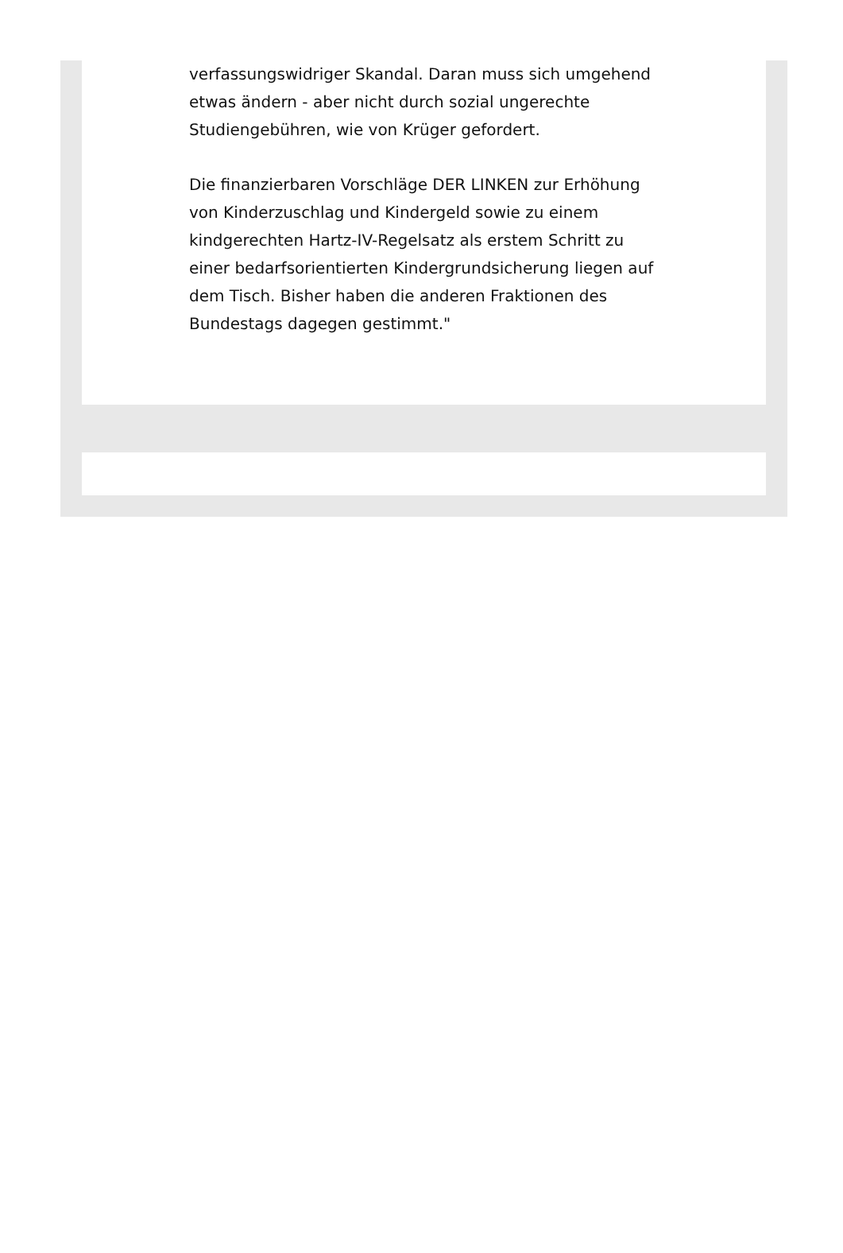verfassungswidriger Skandal. Daran muss sich umgehend etwas ändern - aber nicht durch sozial ungerechte Studiengebühren, wie von Krüger gefordert.
Die finanzierbaren Vorschläge DER LINKEN zur Erhöhung von Kinderzuschlag und Kindergeld sowie zu einem kindgerechten Hartz-IV-Regelsatz als erstem Schritt zu einer bedarfsorientierten Kindergrundsicherung liegen auf dem Tisch. Bisher haben die anderen Fraktionen des Bundestags dagegen gestimmt."